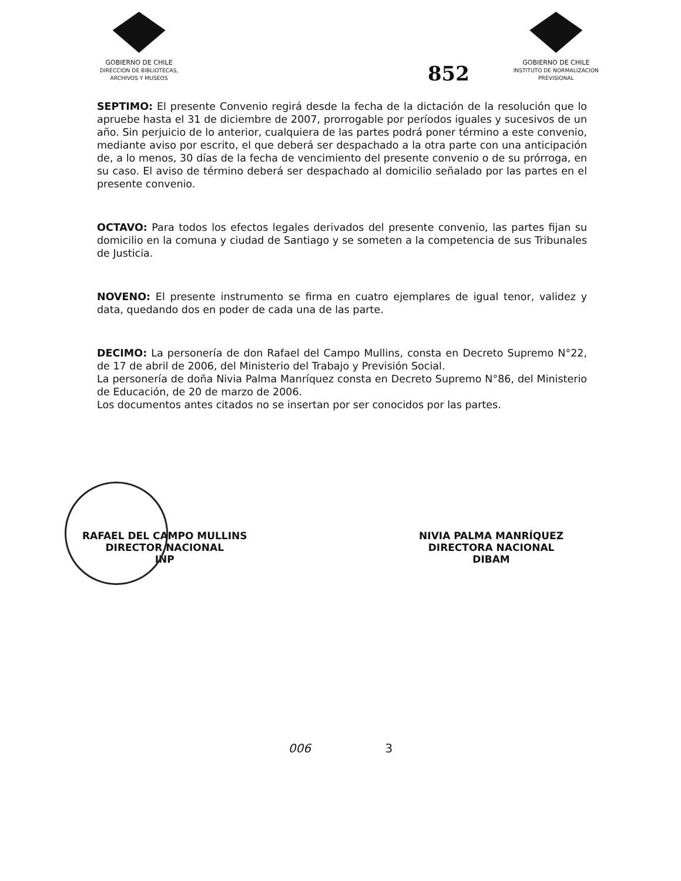GOBIERNO DE CHILE
DIRECCION DE BIBLIOTECAS,
ARCHIVOS Y MUSEOS
852
GOBIERNO DE CHILE
INSTITUTO DE NORMALIZACION
PREVISIONAL
SEPTIMO: El presente Convenio regirá desde la fecha de la dictación de la resolución que lo apruebe hasta el 31 de diciembre de 2007, prorrogable por períodos iguales y sucesivos de un año. Sin perjuicio de lo anterior, cualquiera de las partes podrá poner término a este convenio, mediante aviso por escrito, el que deberá ser despachado a la otra parte con una anticipación de, a lo menos, 30 días de la fecha de vencimiento del presente convenio o de su prórroga, en su caso. El aviso de término deberá ser despachado al domicilio señalado por las partes en el presente convenio.
OCTAVO: Para todos los efectos legales derivados del presente convenio, las partes fijan su domicilio en la comuna y ciudad de Santiago y se someten a la competencia de sus Tribunales de Justicia.
NOVENO: El presente instrumento se firma en cuatro ejemplares de igual tenor, validez y data, quedando dos en poder de cada una de las parte.
DECIMO: La personería de don Rafael del Campo Mullins, consta en Decreto Supremo N°22, de 17 de abril de 2006, del Ministerio del Trabajo y Previsión Social.
La personería de doña Nivia Palma Manríquez consta en Decreto Supremo N°86, del Ministerio de Educación, de 20 de marzo de 2006.
Los documentos antes citados no se insertan por ser conocidos por las partes.
RAFAEL DEL CAMPO MULLINS
DIRECTOR NACIONAL
INP
NIVIA PALMA MANRÍQUEZ
DIRECTORA NACIONAL
DIBAM
006 3